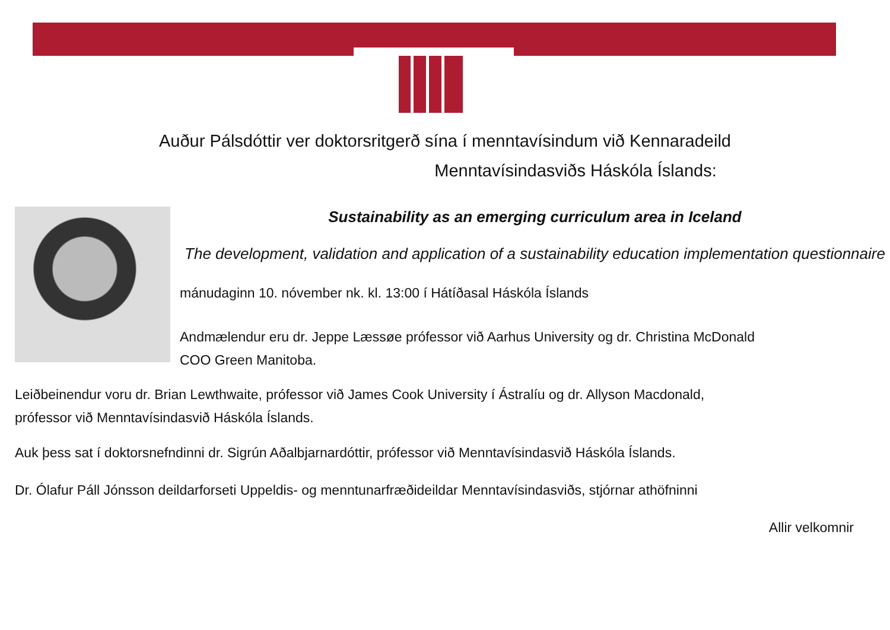Auður Pálsdóttir ver doktorsritgerð sína í menntavísindum við Kennaradeild
Menntavísindasviðs Háskóla Íslands:
Sustainability as an emerging curriculum area in Iceland
The development, validation and application of a sustainability education implementation questionnaire
mánudaginn 10. nóvember nk. kl. 13:00 í Hátíðasal Háskóla Íslands
Andmælendur eru dr. Jeppe Læssøe prófessor við Aarhus University og dr. Christina McDonald
COO Green Manitoba.
Leiðbeinendur voru dr. Brian Lewthwaite, prófessor við James Cook University í Ástralíu og dr. Allyson Macdonald,
prófessor við Menntavísindasvið Háskóla Íslands.
Auk þess sat í doktorsnefndinni dr. Sigrún Aðalbjarnardóttir, prófessor við Menntavísindasvið Háskóla Íslands.
Dr. Ólafur Páll Jónsson deildarforseti Uppeldis- og menntunarfræðideildar Menntavísindasviðs, stjórnar athöfninni
Allir velkomnir